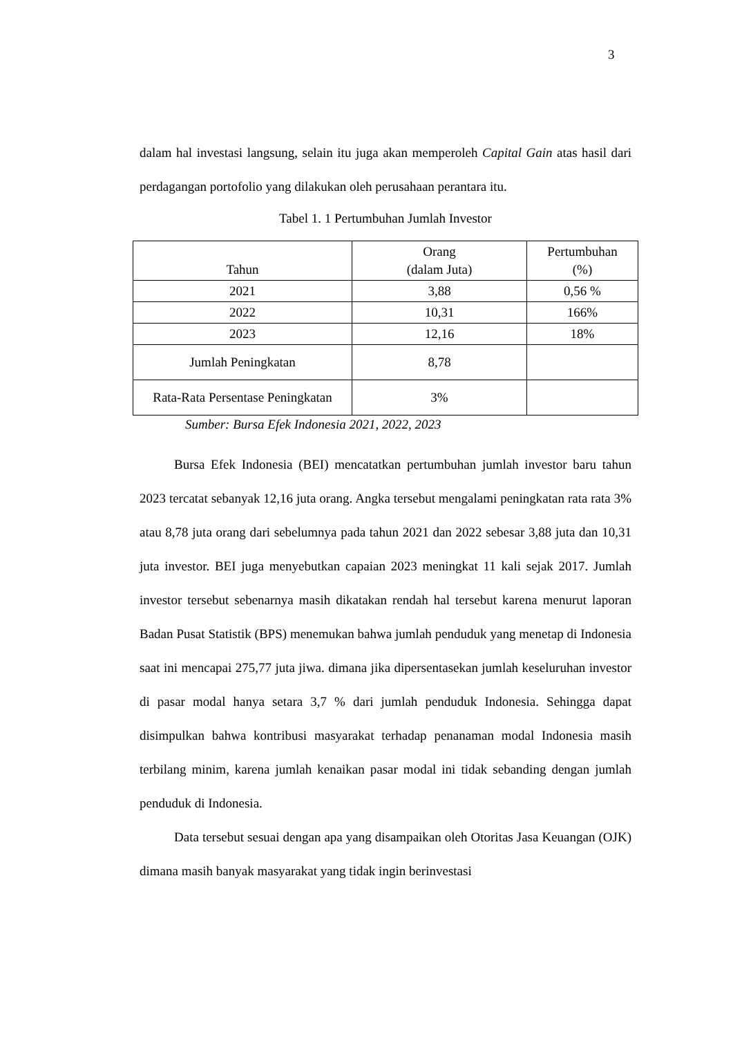3
dalam hal investasi langsung, selain itu juga akan memperoleh Capital Gain atas hasil dari perdagangan portofolio yang dilakukan oleh perusahaan perantara itu.
Tabel 1. 1 Pertumbuhan Jumlah Investor
| Tahun | Orang (dalam Juta) | Pertumbuhan (%) |
| --- | --- | --- |
| 2021 | 3,88 | 0,56 % |
| 2022 | 10,31 | 166% |
| 2023 | 12,16 | 18% |
| Jumlah Peningkatan | 8,78 | |
| Rata-Rata Persentase Peningkatan | 3% | |
Sumber: Bursa Efek Indonesia 2021, 2022, 2023
Bursa Efek Indonesia (BEI) mencatatkan pertumbuhan jumlah investor baru tahun 2023 tercatat sebanyak 12,16 juta orang. Angka tersebut mengalami peningkatan rata rata 3% atau 8,78 juta orang dari sebelumnya pada tahun 2021 dan 2022 sebesar 3,88 juta dan 10,31 juta investor. BEI juga menyebutkan capaian 2023 meningkat 11 kali sejak 2017. Jumlah investor tersebut sebenarnya masih dikatakan rendah hal tersebut karena menurut laporan Badan Pusat Statistik (BPS) menemukan bahwa jumlah penduduk yang menetap di Indonesia saat ini mencapai 275,77 juta jiwa. dimana jika dipersentasekan jumlah keseluruhan investor di pasar modal hanya setara 3,7 % dari jumlah penduduk Indonesia. Sehingga dapat disimpulkan bahwa kontribusi masyarakat terhadap penanaman modal Indonesia masih terbilang minim, karena jumlah kenaikan pasar modal ini tidak sebanding dengan jumlah penduduk di Indonesia.
Data tersebut sesuai dengan apa yang disampaikan oleh Otoritas Jasa Keuangan (OJK) dimana masih banyak masyarakat yang tidak ingin berinvestasi